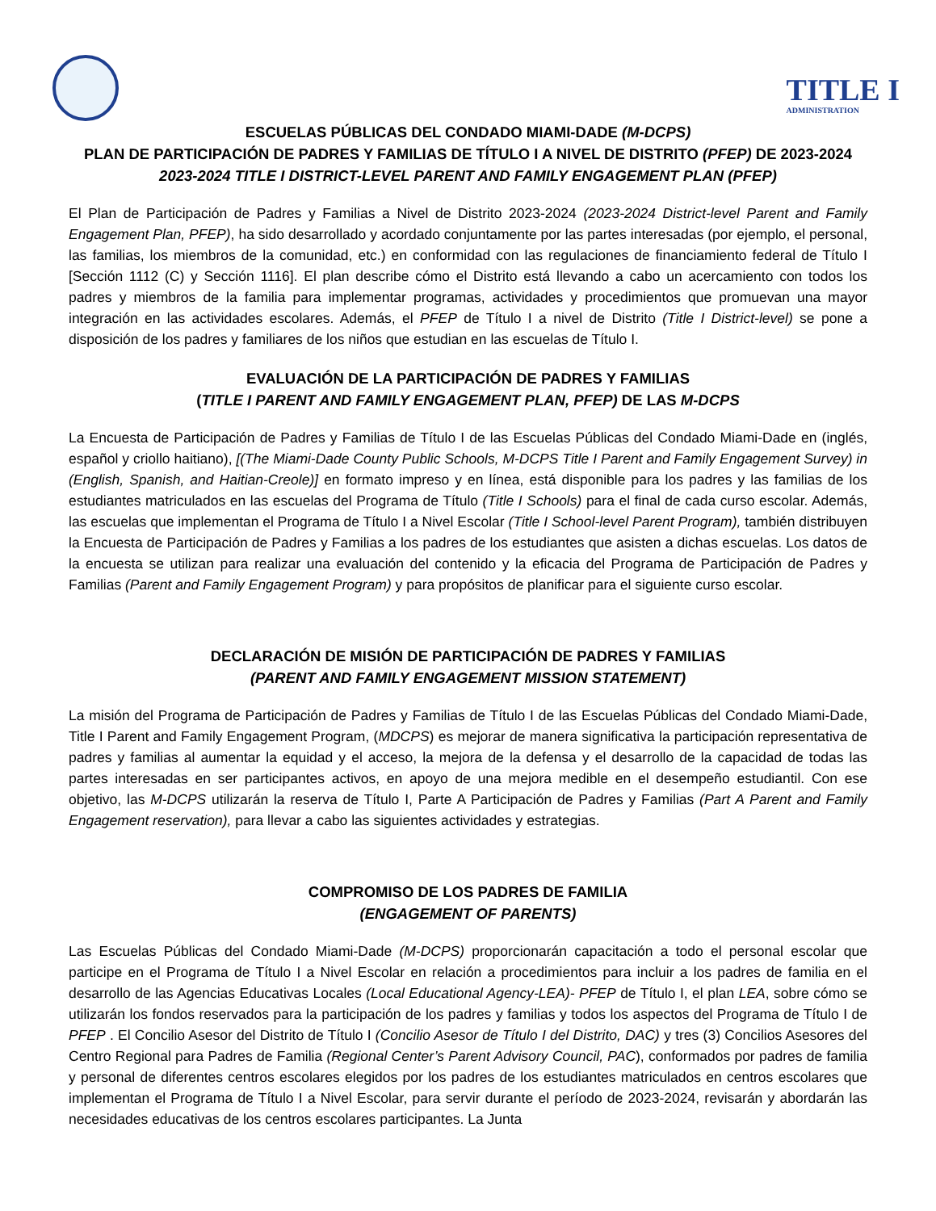TITLE I
ADMINISTRATION
ESCUELAS PÚBLICAS DEL CONDADO MIAMI-DADE (M-DCPS)
PLAN DE PARTICIPACIÓN DE PADRES Y FAMILIAS DE TÍTULO I A NIVEL DE DISTRITO (PFEP) DE 2023-2024
2023-2024 TITLE I DISTRICT-LEVEL PARENT AND FAMILY ENGAGEMENT PLAN (PFEP)
El Plan de Participación de Padres y Familias a Nivel de Distrito 2023-2024 (2023-2024 District-level Parent and Family Engagement Plan, PFEP), ha sido desarrollado y acordado conjuntamente por las partes interesadas (por ejemplo, el personal, las familias, los miembros de la comunidad, etc.) en conformidad con las regulaciones de financiamiento federal de Título I [Sección 1112 (C) y Sección 1116]. El plan describe cómo el Distrito está llevando a cabo un acercamiento con todos los padres y miembros de la familia para implementar programas, actividades y procedimientos que promuevan una mayor integración en las actividades escolares. Además, el PFEP de Título I a nivel de Distrito (Title I District-level) se pone a disposición de los padres y familiares de los niños que estudian en las escuelas de Título I.
EVALUACIÓN DE LA PARTICIPACIÓN DE PADRES Y FAMILIAS
(TITLE I PARENT AND FAMILY ENGAGEMENT PLAN, PFEP) DE LAS M-DCPS
La Encuesta de Participación de Padres y Familias de Título I de las Escuelas Públicas del Condado Miami-Dade en (inglés, español y criollo haitiano), [(The Miami-Dade County Public Schools, M-DCPS Title I Parent and Family Engagement Survey) in (English, Spanish, and Haitian-Creole)] en formato impreso y en línea, está disponible para los padres y las familias de los estudiantes matriculados en las escuelas del Programa de Título (Title I Schools) para el final de cada curso escolar. Además, las escuelas que implementan el Programa de Título I a Nivel Escolar (Title I School-level Parent Program), también distribuyen la Encuesta de Participación de Padres y Familias a los padres de los estudiantes que asisten a dichas escuelas. Los datos de la encuesta se utilizan para realizar una evaluación del contenido y la eficacia del Programa de Participación de Padres y Familias (Parent and Family Engagement Program) y para propósitos de planificar para el siguiente curso escolar.
DECLARACIÓN DE MISIÓN DE PARTICIPACIÓN DE PADRES Y FAMILIAS
(PARENT AND FAMILY ENGAGEMENT MISSION STATEMENT)
La misión del Programa de Participación de Padres y Familias de Título I de las Escuelas Públicas del Condado Miami-Dade, Title I Parent and Family Engagement Program, (MDCPS) es mejorar de manera significativa la participación representativa de padres y familias al aumentar la equidad y el acceso, la mejora de la defensa y el desarrollo de la capacidad de todas las partes interesadas en ser participantes activos, en apoyo de una mejora medible en el desempeño estudiantil. Con ese objetivo, las M-DCPS utilizarán la reserva de Título I, Parte A Participación de Padres y Familias (Part A Parent and Family Engagement reservation), para llevar a cabo las siguientes actividades y estrategias.
COMPROMISO DE LOS PADRES DE FAMILIA
(ENGAGEMENT OF PARENTS)
Las Escuelas Públicas del Condado Miami-Dade (M-DCPS) proporcionarán capacitación a todo el personal escolar que participe en el Programa de Título I a Nivel Escolar en relación a procedimientos para incluir a los padres de familia en el desarrollo de las Agencias Educativas Locales (Local Educational Agency-LEA)- PFEP de Título I, el plan LEA, sobre cómo se utilizarán los fondos reservados para la participación de los padres y familias y todos los aspectos del Programa de Título I de PFEP . El Concilio Asesor del Distrito de Título I (Concilio Asesor de Título I del Distrito, DAC) y tres (3) Concilios Asesores del Centro Regional para Padres de Familia (Regional Center’s Parent Advisory Council, PAC), conformados por padres de familia y personal de diferentes centros escolares elegidos por los padres de los estudiantes matriculados en centros escolares que implementan el Programa de Título I a Nivel Escolar, para servir durante el período de 2023-2024, revisarán y abordarán las necesidades educativas de los centros escolares participantes. La Junta